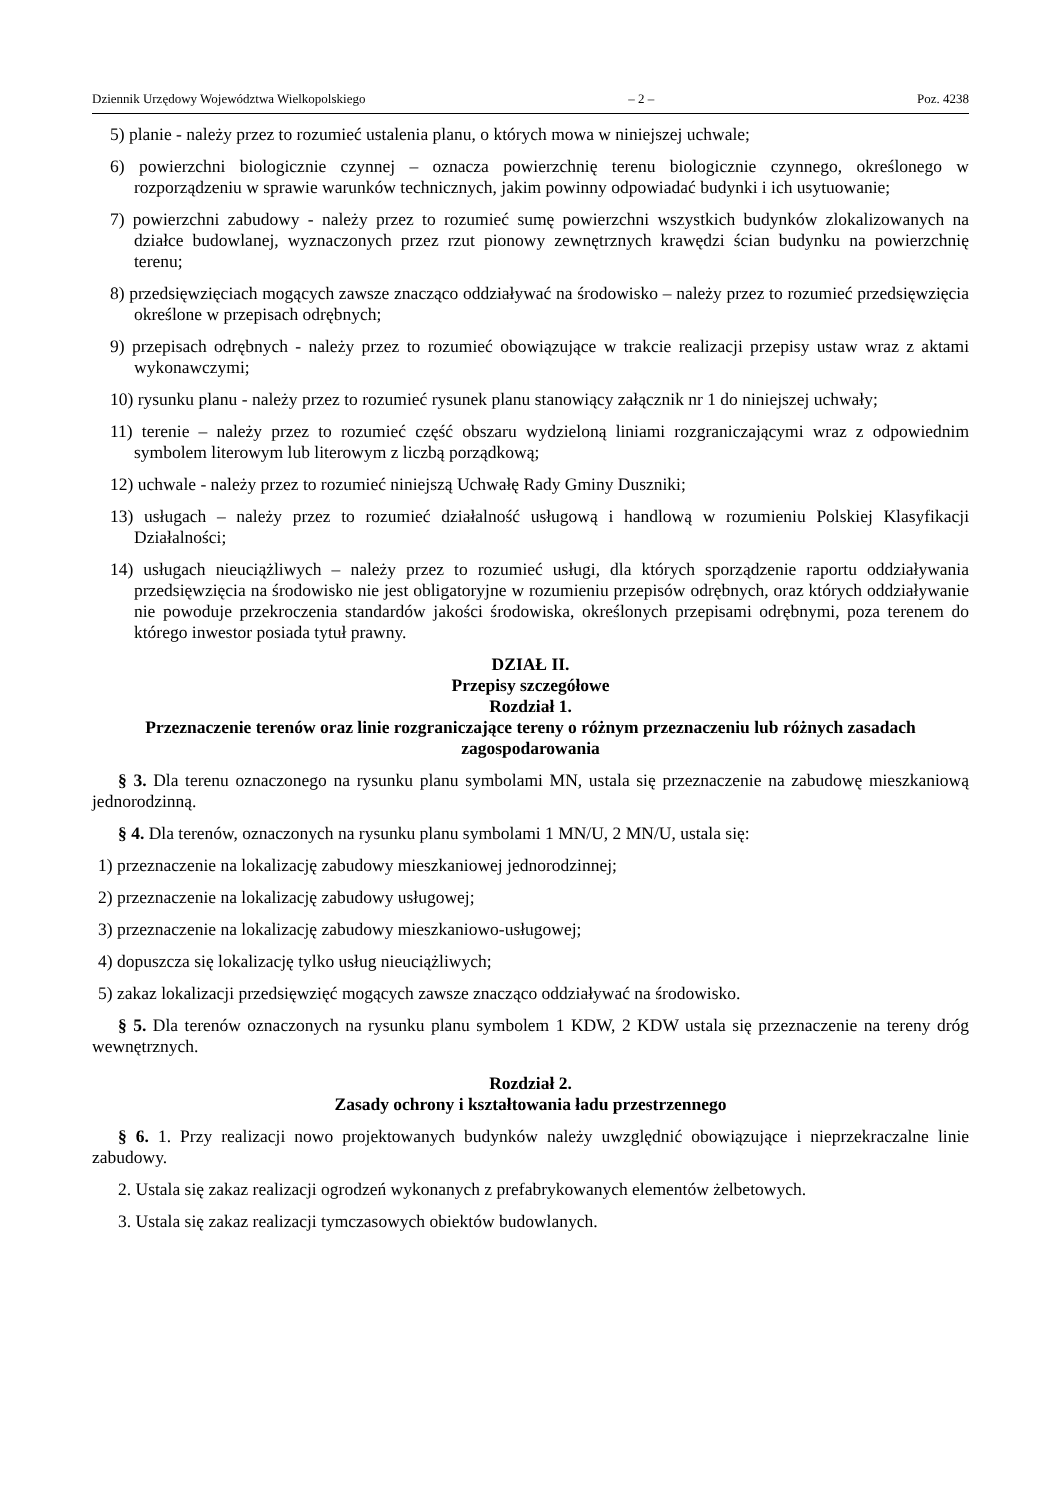Dziennik Urzędowy Województwa Wielkopolskiego – 2 – Poz. 4238
5) planie - należy przez to rozumieć ustalenia planu, o których mowa w niniejszej uchwale;
6) powierzchni biologicznie czynnej – oznacza powierzchnię terenu biologicznie czynnego, określonego w rozporządzeniu w sprawie warunków technicznych, jakim powinny odpowiadać budynki i ich usytuowanie;
7) powierzchni zabudowy - należy przez to rozumieć sumę powierzchni wszystkich budynków zlokalizowanych na działce budowlanej, wyznaczonych przez rzut pionowy zewnętrznych krawędzi ścian budynku na powierzchnię terenu;
8) przedsięwzięciach mogących zawsze znacząco oddziaływać na środowisko – należy przez to rozumieć przedsięwzięcia określone w przepisach odrębnych;
9) przepisach odrębnych - należy przez to rozumieć obowiązujące w trakcie realizacji przepisy ustaw wraz z aktami wykonawczymi;
10) rysunku planu - należy przez to rozumieć rysunek planu stanowiący załącznik nr 1 do niniejszej uchwały;
11) terenie – należy przez to rozumieć część obszaru wydzieloną liniami rozgraniczającymi wraz z odpowiednim symbolem literowym lub literowym z liczbą porządkową;
12) uchwale - należy przez to rozumieć niniejszą Uchwałę Rady Gminy Duszniki;
13) usługach – należy przez to rozumieć działalność usługową i handlową w rozumieniu Polskiej Klasyfikacji Działalności;
14) usługach nieuciążliwych – należy przez to rozumieć usługi, dla których sporządzenie raportu oddziaływania przedsięwzięcia na środowisko nie jest obligatoryjne w rozumieniu przepisów odrębnych, oraz których oddziaływanie nie powoduje przekroczenia standardów jakości środowiska, określonych przepisami odrębnymi, poza terenem do którego inwestor posiada tytuł prawny.
DZIAŁ II.
Przepisy szczegółowe
Rozdział 1.
Przeznaczenie terenów oraz linie rozgraniczające tereny o różnym przeznaczeniu lub różnych zasadach zagospodarowania
§ 3. Dla terenu oznaczonego na rysunku planu symbolami MN, ustala się przeznaczenie na zabudowę mieszkaniową jednorodzinną.
§ 4. Dla terenów, oznaczonych na rysunku planu symbolami 1 MN/U, 2 MN/U, ustala się:
1) przeznaczenie na lokalizację zabudowy mieszkaniowej jednorodzinnej;
2) przeznaczenie na lokalizację zabudowy usługowej;
3) przeznaczenie na lokalizację zabudowy mieszkaniowo-usługowej;
4) dopuszcza się lokalizację tylko usług nieuciążliwych;
5) zakaz lokalizacji przedsięwzięć mogących zawsze znacząco oddziaływać na środowisko.
§ 5. Dla terenów oznaczonych na rysunku planu symbolem 1 KDW, 2 KDW ustala się przeznaczenie na tereny dróg wewnętrznych.
Rozdział 2.
Zasady ochrony i kształtowania ładu przestrzennego
§ 6. 1. Przy realizacji nowo projektowanych budynków należy uwzględnić obowiązujące i nieprzekraczalne linie zabudowy.
2. Ustala się zakaz realizacji ogrodzeń wykonanych z prefabrykowanych elementów żelbetowych.
3. Ustala się zakaz realizacji tymczasowych obiektów budowlanych.